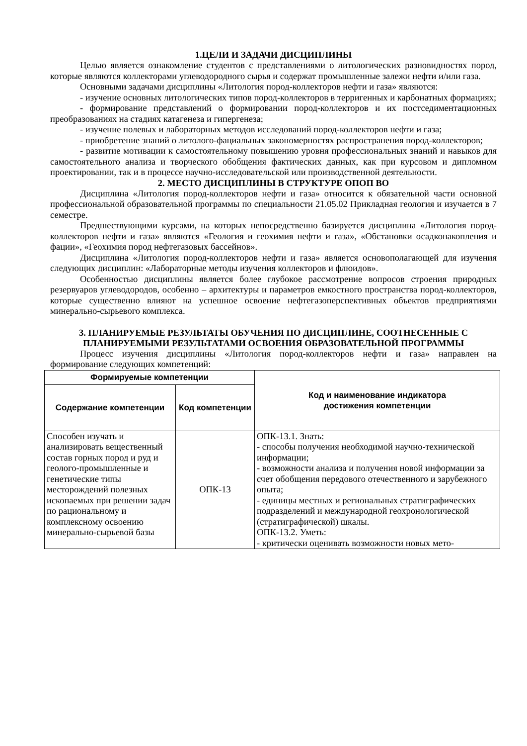1.ЦЕЛИ И ЗАДАЧИ ДИСЦИПЛИНЫ
Целью является ознакомление студентов с представлениями о литологических разновидностях пород, которые являются коллекторами углеводородного сырья и содержат промышленные залежи нефти и/или газа.
Основными задачами дисциплины «Литология пород-коллекторов нефти и газа» являются:
- изучение основных литологических типов пород-коллекторов в терригенных и карбонатных формациях;
- формирование представлений о формировании пород-коллекторов и их постседиментационных преобразованиях на стадиях катагенеза и гипергенеза;
- изучение полевых и лабораторных методов исследований пород-коллекторов нефти и газа;
- приобретение знаний о литолого-фациальных закономерностях распространения пород-коллекторов;
- развитие мотивации к самостоятельному повышению уровня профессиональных знаний и навыков для самостоятельного анализа и творческого обобщения фактических данных, как при курсовом и дипломном проектировании, так и в процессе научно-исследовательской или производственной деятельности.
2. МЕСТО ДИСЦИПЛИНЫ В СТРУКТУРЕ ОПОП ВО
Дисциплина «Литология пород-коллекторов нефти и газа» относится к обязательной части основной профессиональной образовательной программы по специальности 21.05.02 Прикладная геология и изучается в 7 семестре.
Предшествующими курсами, на которых непосредственно базируется дисциплина «Литология пород-коллекторов нефти и газа» являются «Геология и геохимия нефти и газа», «Обстановки осадконакопления и фации», «Геохимия пород нефтегазовых бассейнов».
Дисциплина «Литология пород-коллекторов нефти и газа» является основополагающей для изучения следующих дисциплин: «Лабораторные методы изучения коллекторов и флюидов».
Особенностью дисциплины является более глубокое рассмотрение вопросов строения природных резервуаров углеводородов, особенно – архитектуры и параметров емкостного пространства пород-коллекторов, которые существенно влияют на успешное освоение нефтегазоперспективных объектов предприятиями минерально-сырьевого комплекса.
3. ПЛАНИРУЕМЫЕ РЕЗУЛЬТАТЫ ОБУЧЕНИЯ ПО ДИСЦИПЛИНЕ, СООТНЕСЕННЫЕ С ПЛАНИРУЕМЫМИ РЕЗУЛЬТАТАМИ ОСВОЕНИЯ ОБРАЗОВАТЕЛЬНОЙ ПРОГРАММЫ
Процесс изучения дисциплины «Литология пород-коллекторов нефти и газа» направлен на формирование следующих компетенций:
| Формируемые компетенции | | Код и наименование индикатора достижения компетенции |
| --- | --- | --- |
| Содержание компетенции | Код компетенции | |
| Способен изучать и анализировать вещественный состав горных пород и руд и геолого-промышленные и генетические типы месторождений полезных ископаемых при решении задач по рациональному и комплексному освоению минерально-сырьевой базы | ОПК-13 | ОПК-13.1. Знать: - способы получения необходимой научно-технической информации; - возможности анализа и получения новой информации за счет обобщения передового отечественного и зарубежного опыта; - единицы местных и региональных стратиграфических подразделений и международной геохронологической (стратиграфической) шкалы. ОПК-13.2. Уметь: - критически оценивать возможности новых мето- |